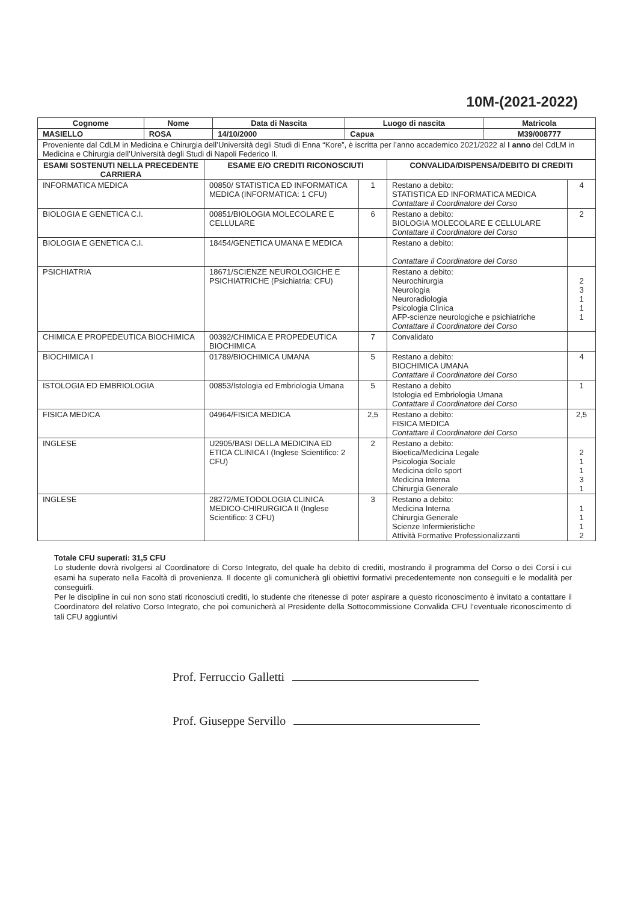10M-(2021-2022)
| Cognome | Nome | Data di Nascita | Luogo di nascita | Matricola |
| --- | --- | --- | --- | --- |
| MASIELLO | ROSA | 14/10/2000 | Capua | M39/008777 |
| Proveniente dal CdLM in Medicina e Chirurgia dell’Università degli Studi di Enna “Kore”, è iscritta per l’anno accademico 2021/2022 al I anno del CdLM in Medicina e Chirurgia dell’Università degli Studi di Napoli Federico II. | | | | |
| ESAMI SOSTENUTI NELLA PRECEDENTE CARRIERA | ESAME E/O CREDITI RICONOSCIUTI | | CONVALIDA/DISPENSA/DEBITO DI CREDITI | |
| --- | --- | --- | --- | --- |
| INFORMATICA MEDICA | 00850/ STATISTICA ED INFORMATICA MEDICA (INFORMATICA: 1 CFU) | 1 | Restano a debito: STATISTICA ED INFORMATICA MEDICA Contattare il Coordinatore del Corso | 4 |
| BIOLOGIA E GENETICA C.I. | 00851/BIOLOGIA MOLECOLARE E CELLULARE | 6 | Restano a debito: BIOLOGIA MOLECOLARE E CELLULARE Contattare il Coordinatore del Corso | 2 |
| BIOLOGIA E GENETICA C.I. | 18454/GENETICA UMANA E MEDICA | | Restano a debito: Contattare il Coordinatore del Corso | |
| PSICHIATRIA | 18671/SCIENZE NEUROLOGICHE E PSICHIATRICHE (Psichiatria: CFU) | | Restano a debito: Neurochirurgia Neurologia Neuroradiologia Psicologia Clinica AFP-scienze neurologiche e psichiatriche Contattare il Coordinatore del Corso | 2 3 1 1 1 |
| CHIMICA E PROPEDEUTICA BIOCHIMICA | 00392/CHIMICA E PROPEDEUTICA BIOCHIMICA | 7 | Convalidato | |
| BIOCHIMICA I | 01789/BIOCHIMICA UMANA | 5 | Restano a debito: BIOCHIMICA UMANA Contattare il Coordinatore del Corso | 4 |
| ISTOLOGIA ED EMBRIOLOGIA | 00853/Istologia ed Embriologia Umana | 5 | Restano a debito Istologia ed Embriologia Umana Contattare il Coordinatore del Corso | 1 |
| FISICA MEDICA | 04964/FISICA MEDICA | 2,5 | Restano a debito: FISICA MEDICA Contattare il Coordinatore del Corso | 2,5 |
| INGLESE | U2905/BASI DELLA MEDICINA ED ETICA CLINICA I (Inglese Scientifico: 2 CFU) | 2 | Restano a debito: Bioetica/Medicina Legale Psicologia Sociale Medicina dello sport Medicina Interna Chirurgia Generale | 2 1 1 3 1 |
| INGLESE | 28272/METODOLOGIA CLINICA MEDICO-CHIRURGICA II (Inglese Scientifico: 3 CFU) | 3 | Restano a debito: Medicina Interna Chirurgia Generale Scienze Infermieristiche Attività Formative Professionalizzanti | 1 1 1 2 |
Totale CFU superati: 31,5 CFU
Lo studente dovrà rivolgersi al Coordinatore di Corso Integrato, del quale ha debito di crediti, mostrando il programma del Corso o dei Corsi i cui esami ha superato nella Facoltà di provenienza. Il docente gli comunicherà gli obiettivi formativi precedentemente non conseguiti e le modalità per conseguirli.
Per le discipline in cui non sono stati riconosciuti crediti, lo studente che ritenesse di poter aspirare a questo riconoscimento è invitato a contattare il Coordinatore del relativo Corso Integrato, che poi comunicherà al Presidente della Sottocommissione Convalida CFU l’eventuale riconoscimento di tali CFU aggiuntivi
Prof. Ferruccio Galletti
Prof. Giuseppe Servillo